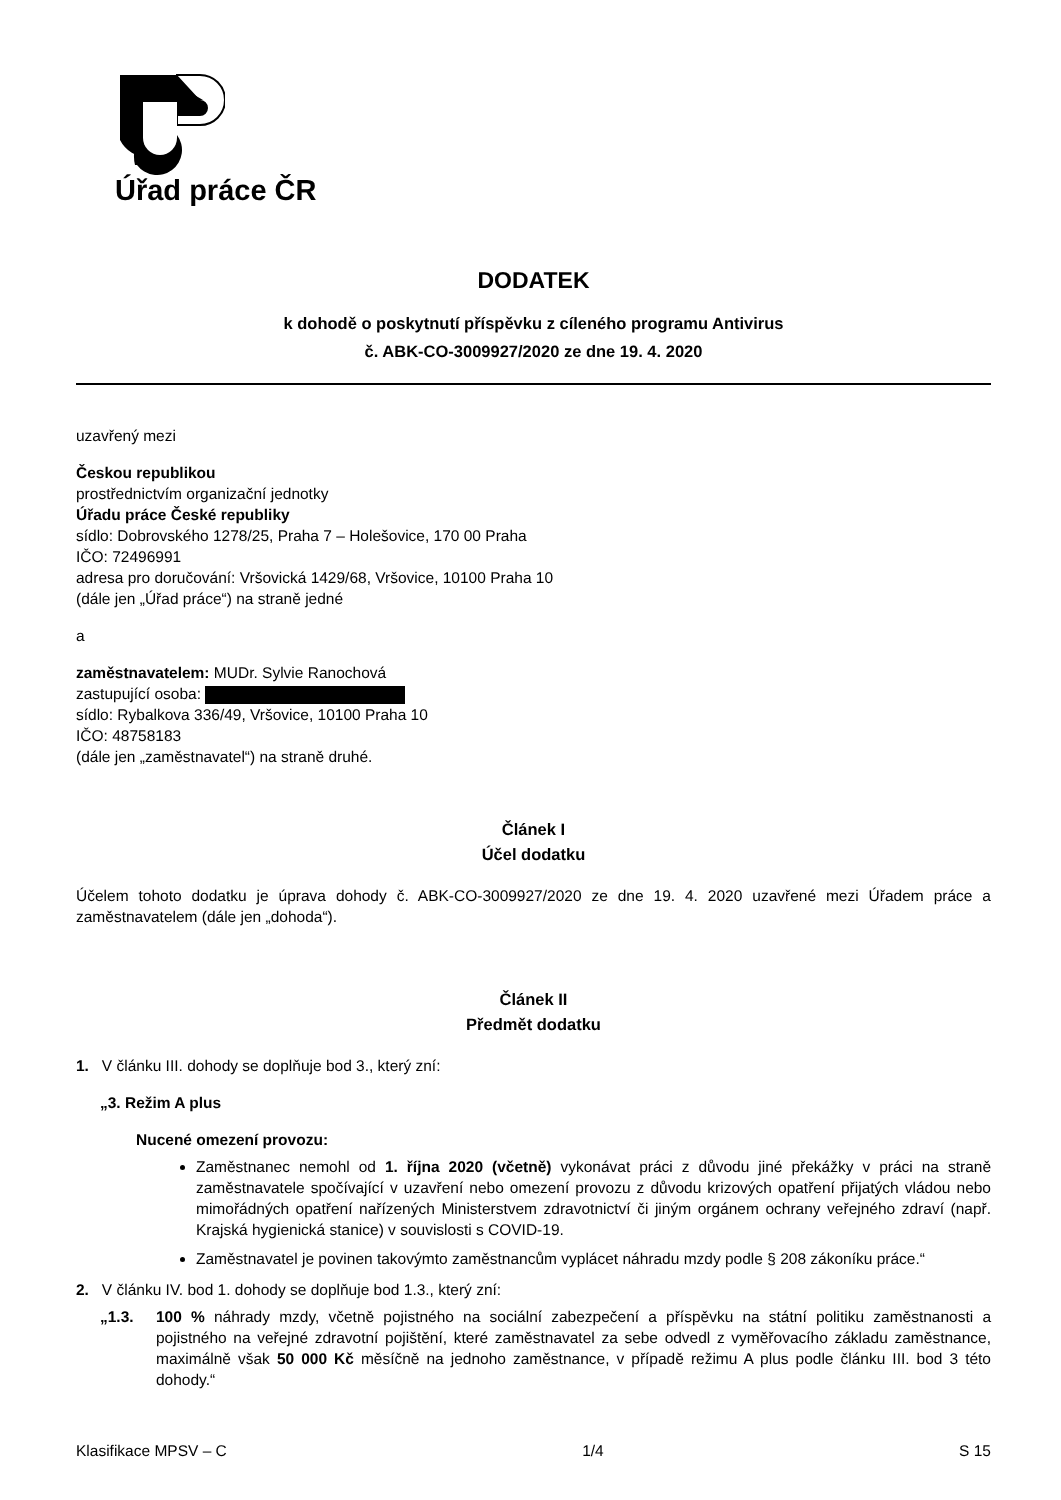Úřad práce ČR
DODATEK
k dohodě o poskytnutí příspěvku z cíleného programu Antivirus
č. ABK-CO-3009927/2020 ze dne 19. 4. 2020
uzavřený mezi
Českou republikou
prostřednictvím organizační jednotky
Úřadu práce České republiky
sídlo: Dobrovského 1278/25, Praha 7 – Holešovice, 170 00 Praha
IČO: 72496991
adresa pro doručování: Vršovická 1429/68, Vršovice, 10100 Praha 10
(dále jen „Úřad práce“) na straně jedné
a
zaměstnavatelem: MUDr. Sylvie Ranochová
zastupující osoba:
sídlo: Rybalkova 336/49, Vršovice, 10100 Praha 10
IČO: 48758183
(dále jen „zaměstnavatel“) na straně druhé.
Článek I
Účel dodatku
Účelem tohoto dodatku je úprava dohody č. ABK-CO-3009927/2020 ze dne 19. 4. 2020 uzavřené mezi Úřadem práce a zaměstnavatelem (dále jen „dohoda“).
Článek II
Předmět dodatku
1. V článku III. dohody se doplňuje bod 3., který zní:
„3. Režim A plus
Nucené omezení provozu:
Zaměstnanec nemohl od 1. října 2020 (včetně) vykonávat práci z důvodu jiné překážky v práci na straně zaměstnavatele spočívající v uzavření nebo omezení provozu z důvodu krizových opatření přijatých vládou nebo mimořádných opatření nařízených Ministerstvem zdravotnictví či jiným orgánem ochrany veřejného zdraví (např. Krajská hygienická stanice) v souvislosti s COVID-19.
Zaměstnavatel je povinen takovýmto zaměstnancům vyplácet náhradu mzdy podle § 208 zákoníku práce.“
2. V článku IV. bod 1. dohody se doplňuje bod 1.3., který zní:
„1.3. 100 % náhrady mzdy, včetně pojistného na sociální zabezpečení a příspěvku na státní politiku zaměstnanosti a pojistného na veřejné zdravotní pojištění, které zaměstnavatel za sebe odvedl z vyměřovacího základu zaměstnance, maximálně však 50 000 Kč měsíčně na jednoho zaměstnance, v případě režimu A plus podle článku III. bod 3 této dohody.“
Klasifikace MPSV – C 1/4 S 15